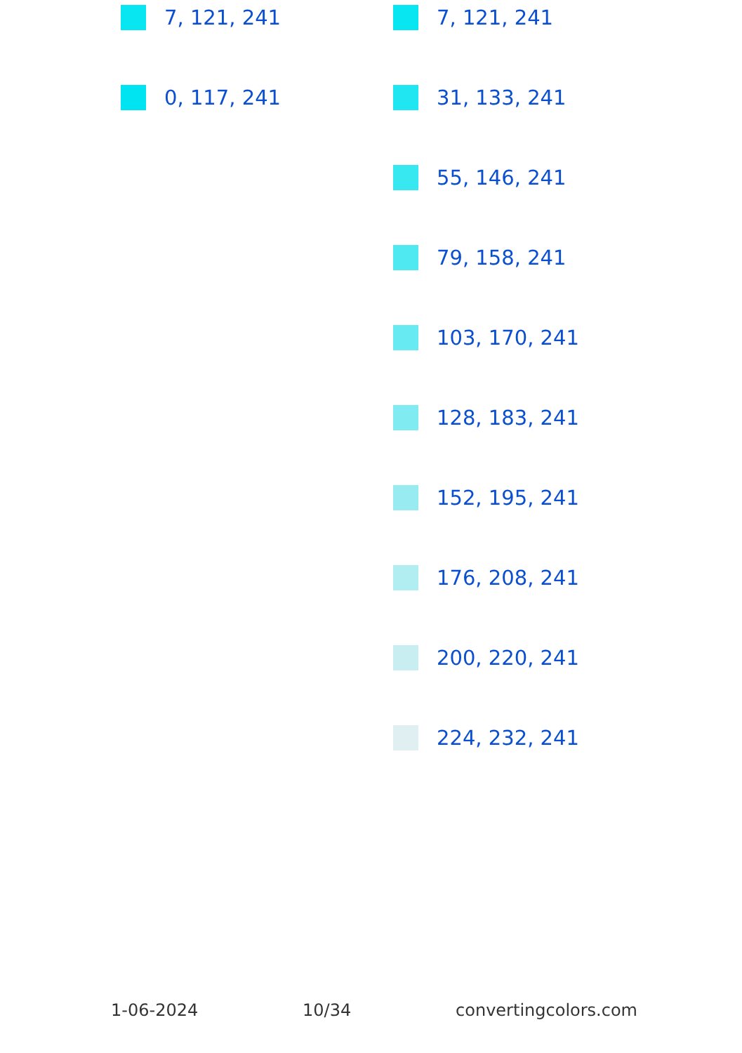7, 121, 241
0, 117, 241
7, 121, 241
31, 133, 241
55, 146, 241
79, 158, 241
103, 170, 241
128, 183, 241
152, 195, 241
176, 208, 241
200, 220, 241
224, 232, 241
1-06-2024 10/34 convertingcolors.com